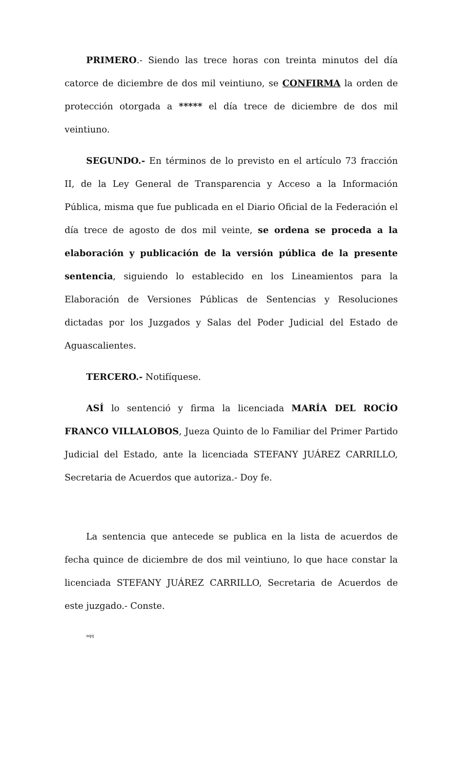PRIMERO.- Siendo las trece horas con treinta minutos del día catorce de diciembre de dos mil veintiuno, se CONFIRMA la orden de protección otorgada a ***** el día trece de diciembre de dos mil veintiuno.
SEGUNDO.- En términos de lo previsto en el artículo 73 fracción II, de la Ley General de Transparencia y Acceso a la Información Pública, misma que fue publicada en el Diario Oficial de la Federación el día trece de agosto de dos mil veinte, se ordena se proceda a la elaboración y publicación de la versión pública de la presente sentencia, siguiendo lo establecido en los Lineamientos para la Elaboración de Versiones Públicas de Sentencias y Resoluciones dictadas por los Juzgados y Salas del Poder Judicial del Estado de Aguascalientes.
TERCERO.- Notifíquese.
ASÍ lo sentenció y firma la licenciada MARÍA DEL ROCÍO FRANCO VILLALOBOS, Jueza Quinto de lo Familiar del Primer Partido Judicial del Estado, ante la licenciada STEFANY JUÁREZ CARRILLO, Secretaria de Acuerdos que autoriza.- Doy fe.
La sentencia que antecede se publica en la lista de acuerdos de fecha quince de diciembre de dos mil veintiuno, lo que hace constar la licenciada STEFANY JUÁREZ CARRILLO, Secretaria de Acuerdos de este juzgado.- Conste.
aqq